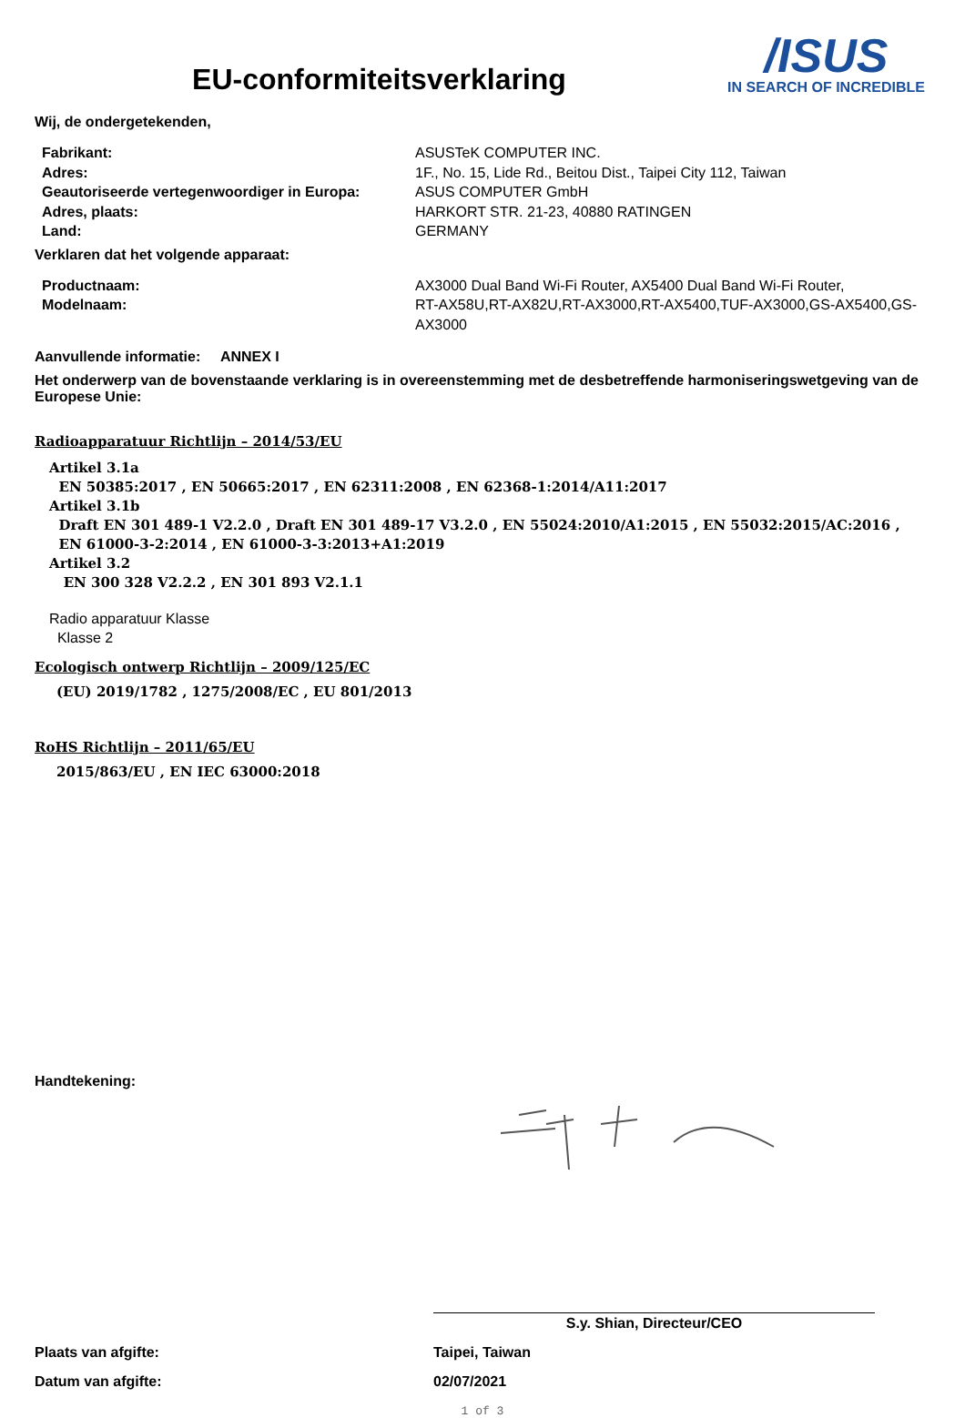EU-conformiteitsverklaring
/ISUS
IN SEARCH OF INCREDIBLE
Wij, de ondergetekenden,
| Fabrikant: | ASUSTeK COMPUTER INC. |
| Adres: | 1F., No. 15, Lide Rd., Beitou Dist., Taipei City 112, Taiwan |
| Geautoriseerde vertegenwoordiger in Europa: | ASUS COMPUTER GmbH |
| Adres, plaats: | HARKORT STR. 21-23, 40880 RATINGEN |
| Land: | GERMANY |
Verklaren dat het volgende apparaat:
| Productnaam: | AX3000 Dual Band Wi-Fi Router, AX5400 Dual Band Wi-Fi Router, |
| Modelnaam: | RT-AX58U,RT-AX82U,RT-AX3000,RT-AX5400,TUF-AX3000,GS-AX5400,GS-AX3000 |
Aanvullende informatie: ANNEX I
Het onderwerp van de bovenstaande verklaring is in overeenstemming met de desbetreffende harmoniseringswetgeving van de Europese Unie:
Radioapparatuur Richtlijn – 2014/53/EU
Artikel 3.1a
EN 50385:2017 , EN 50665:2017 , EN 62311:2008 , EN 62368-1:2014/A11:2017
Artikel 3.1b
Draft EN 301 489-1 V2.2.0 , Draft EN 301 489-17 V3.2.0 , EN 55024:2010/A1:2015 , EN 55032:2015/AC:2016 ,
EN 61000-3-2:2014 , EN 61000-3-3:2013+A1:2019
Artikel 3.2
EN 300 328 V2.2.2 , EN 301 893 V2.1.1
Radio apparatuur Klasse
Klasse 2
Ecologisch ontwerp Richtlijn – 2009/125/EC
(EU) 2019/1782 , 1275/2008/EC , EU 801/2013
RoHS Richtlijn – 2011/65/EU
2015/863/EU , EN IEC 63000:2018
Handtekening:
S.y. Shian, Directeur/CEO
Plaats van afgifte: Taipei, Taiwan
Datum van afgifte: 02/07/2021
1 of 3